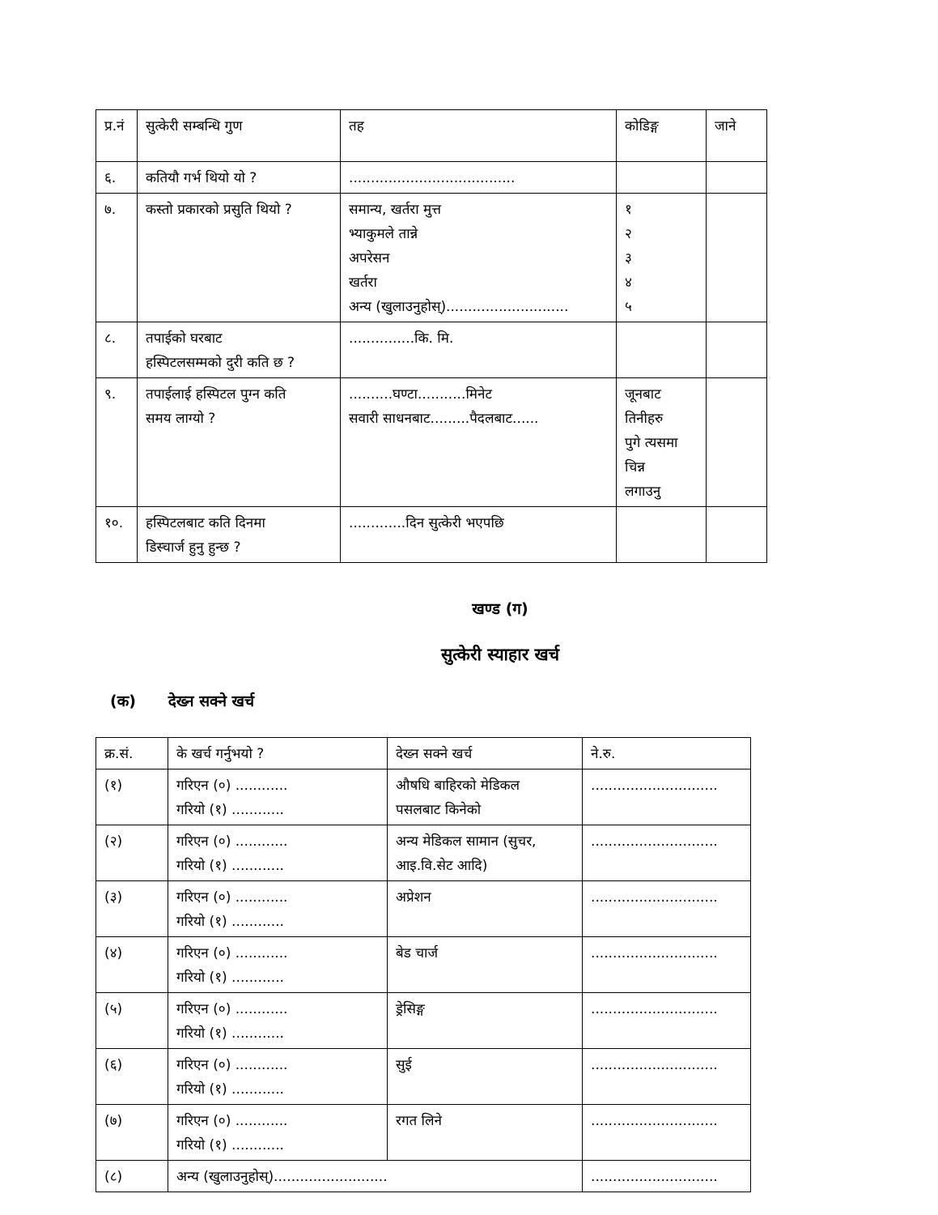| प्र.नं | सुत्केरी सम्बन्धि गुण | तह | कोडिङ्ग | जाने |
| --- | --- | --- | --- | --- |
| ६. | कतियौ गर्भ थियो यो ? | ...................................... | | |
| ७. | कस्तो प्रकारको प्रसुति थियो ? | समान्य, खर्तरा मुत्त भ्याकुमले तान्ने अपरेसन खर्तरा अन्य (खुलाउनुहोस्)............................ | १ २ ३ ४ ५ | |
| ८. | तपाईको घरबाट हस्पिटलसम्मको दुरी कति छ ? | ...............कि. मि. | | |
| ९. | तपाईलाई हस्पिटल पुग्न कति समय लाग्यो ? | ..........घण्टा...........मिनेट सवारी साधनबाट.........पैदलबाट...... | जूनबाट तिनीहरु पुगे त्यसमा चिन्न लगाउनु | |
| १०. | हस्पिटलबाट कति दिनमा डिस्चार्ज हुनु हुन्छ ? | .............दिन सुत्केरी भएपछि | | |
खण्ड (ग)
सुत्केरी स्याहार खर्च
(क) देख्न सक्ने खर्च
| क्र.सं. | के खर्च गर्नुभयो ? | देख्न सक्ने खर्च | ने.रु. |
| --- | --- | --- | --- |
| (१) | गरिएन (०) ............ गरियो (१) ............ | औषधि बाहिरको मेडिकल पसलबाट किनेको | ............................. |
| (२) | गरिएन (०) ............ गरियो (१) ............ | अन्य मेडिकल सामान (सुचर, आइ.वि.सेट आदि) | ............................. |
| (३) | गरिएन (०) ............ गरियो (१) ............ | अप्रेशन | ............................. |
| (४) | गरिएन (०) ............ गरियो (१) ............ | बेड चार्ज | ............................. |
| (५) | गरिएन (०) ............ गरियो (१) ............ | ड्रेसिङ्ग | ............................. |
| (६) | गरिएन (०) ............ गरियो (१) ............ | सुई | ............................. |
| (७) | गरिएन (०) ............ गरियो (१) ............ | रगत लिने | ............................. |
| (८) | अन्य (खुलाउनुहोस्).......................... | | ............................. |